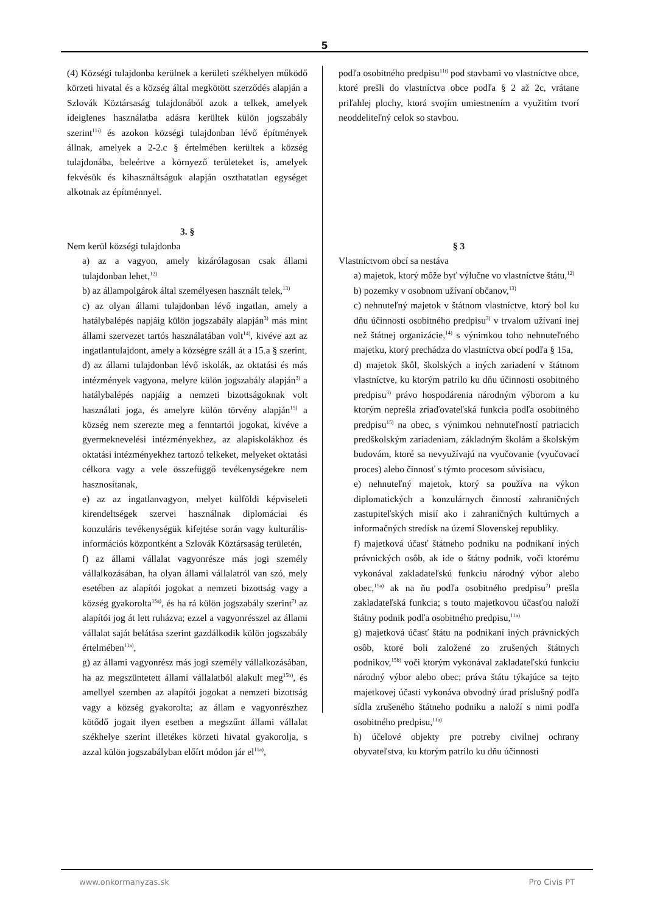5
(4) Községi tulajdonba kerülnek a kerületi székhelyen működő körzeti hivatal és a község által megkötött szerződés alapján a Szlovák Köztársaság tulajdonából azok a telkek, amelyek ideiglenes használatba adásra kerültek külön jogszabály szerint<sup>11i)</sup> és azokon községi tulajdonban lévő építmények állnak, amelyek a 2-2.c § értelmében kerültek a község tulajdonába, beleértve a környező területeket is, amelyek fekvésük és kihasználtságuk alapján oszthatatlan egységet alkotnak az építménnyel.
3. §
Nem kerül községi tulajdonba
a) az a vagyon, amely kizárólagosan csak állami tulajdonban lehet,<sup>12)</sup>
b) az állampolgárok által személyesen használt telek,<sup>13)</sup>
c) az olyan állami tulajdonban lévő ingatlan, amely a hatálybalépés napjáig külön jogszabály alapján<sup>3)</sup> más mint állami szervezet tartós használatában volt<sup>14)</sup>, kivéve azt az ingatlantulajdont, amely a községre száll át a 15.a § szerint,
d) az állami tulajdonban lévő iskolák, az oktatási és más intézmények vagyona, melyre külön jogszabály alapján<sup>3)</sup> a hatálybalépés napjáig a nemzeti bizottságoknak volt használati joga, és amelyre külön törvény alapján<sup>15)</sup> a község nem szerezte meg a fenntartói jogokat, kivéve a gyermeknevelési intézményekhez, az alapiskolákhoz és oktatási intézményekhez tartozó telkeket, melyeket oktatási célkora vagy a vele összefüggő tevékenységekre nem hasznosítanak,
e) az az ingatlanvagyon, melyet külföldi képviseleti kirendeltségek szervei használnak diplomáciai és konzuláris tevékenységük kifejtése során vagy kulturális-információs központként a Szlovák Köztársaság területén,
f) az állami vállalat vagyonrésze más jogi személy vállalkozásában, ha olyan állami vállalatról van szó, mely esetében az alapítói jogokat a nemzeti bizottság vagy a község gyakorolta<sup>15a)</sup>, és ha rá külön jogszabály szerint<sup>7)</sup> az alapítói jog át lett ruházva; ezzel a vagyonrésszel az állami vállalat saját belátása szerint gazdálkodik külön jogszabály értelmében<sup>11a)</sup>,
g) az állami vagyonrész más jogi személy vállalkozásában, ha az megszüntetett állami vállalatból alakult meg<sup>15b)</sup>, és amellyel szemben az alapítói jogokat a nemzeti bizottság vagy a község gyakorolta; az állam e vagyonrészhez kötődő jogait ilyen esetben a megszűnt állami vállalat székhelye szerint illetékes körzeti hivatal gyakorolja, s azzal külön jogszabályban előírt módon jár el<sup>11a)</sup>,
podľa osobitného predpisu<sup>11i)</sup> pod stavbami vo vlastníctve obce, ktoré prešli do vlastníctva obce podľa § 2 až 2c, vrátane priľahlej plochy, ktorá svojím umiestnením a využitím tvorí neoddeliteľný celok so stavbou.
§ 3
Vlastníctvom obcí sa nestáva
a) majetok, ktorý môže byť výlučne vo vlastníctve štátu,<sup>12)</sup>
b) pozemky v osobnom užívaní občanov,<sup>13)</sup>
c) nehnuteľný majetok v štátnom vlastníctve, ktorý bol ku dňu účinnosti osobitného predpisu<sup>3)</sup> v trvalom užívaní inej než štátnej organizácie,<sup>14)</sup> s výnimkou toho nehnuteľného majetku, ktorý prechádza do vlastníctva obcí podľa § 15a,
d) majetok škôl, školských a iných zariadení v štátnom vlastníctve, ku ktorým patrilo ku dňu účinnosti osobitného predpisu<sup>3)</sup> právo hospodárenia národným výborom a ku ktorým neprešla zriaďovateľská funkcia podľa osobitného predpisu<sup>15)</sup> na obec, s výnimkou nehnuteľností patriacich predškolským zariadeniam, základným školám a školským budovám, ktoré sa nevyužívajú na vyučovanie (vyučovací proces) alebo činnosť s týmto procesom súvisiacu,
e) nehnuteľný majetok, ktorý sa používa na výkon diplomatických a konzulárnych činností zahraničných zastupiteľských misií ako i zahraničných kultúrnych a informačných stredísk na území Slovenskej republiky.
f) majetková účasť štátneho podniku na podnikaní iných právnických osôb, ak ide o štátny podnik, voči ktorému vykonával zakladateľskú funkciu národný výbor alebo obec,<sup>15a)</sup> ak na ňu podľa osobitného predpisu<sup>7)</sup> prešla zakladateľská funkcia; s touto majetkovou účasťou naloží štátny podnik podľa osobitného predpisu,<sup>11a)</sup>
g) majetková účasť štátu na podnikaní iných právnických osôb, ktoré boli založené zo zrušených štátnych podnikov,<sup>15b)</sup> voči ktorým vykonával zakladateľskú funkciu národný výbor alebo obec; práva štátu týkajúce sa tejto majetkovej účasti vykonáva obvodný úrad príslušný podľa sídla zrušeného štátneho podniku a naloží s nimi podľa osobitného predpisu,<sup>11a)</sup>
h) účelové objekty pre potreby civilnej ochrany obyvateľstva, ku ktorým patrilo ku dňu účinnosti
www.onkormanyzas.sk Pro Civis PT